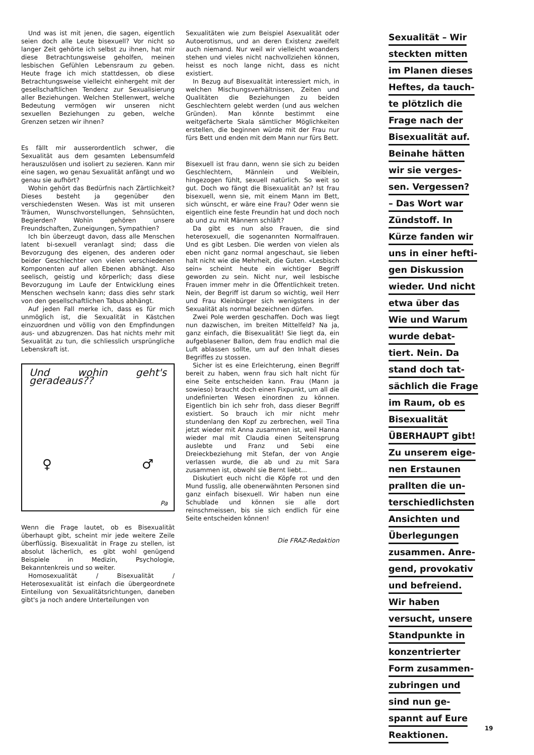Und was ist mit jenen, die sagen, eigentlich seien doch alle Leute bisexuell? Vor nicht so langer Zeit gehörte ich selbst zu ihnen, hat mir diese Betrachtungsweise geholfen, meinen lesbischen Gefühlen Lebensraum zu geben. Heute frage ich mich stattdessen, ob diese Betrachtungsweise vielleicht einhergeht mit der gesellschaftlichen Tendenz zur Sexualisierung aller Beziehungen. Welchen Stellenwert, welche Bedeutung vermögen wir unseren nicht sexuellen Beziehungen zu geben, welche Grenzen setzen wir ihnen?
Es fällt mir ausserordentlich schwer, die Sexualität aus dem gesamten Lebensumfeld herauszulösen und isoliert zu sezieren. Kann mir eine sagen, wo genau Sexualität anfängt und wo genau sie aufhört?
Wohin gehört das Bedürfnis nach Zärtlichkeit? Dieses besteht ja gegenüber den verschiedensten Wesen. Was ist mit unseren Träumen, Wunschvorstellungen, Sehnsüchten, Begierden? Wohin gehören unsere Freundschaften, Zuneigungen, Sympathien?
Ich bin überzeugt davon, dass alle Menschen latent bi-sexuell veranlagt sind; dass die Bevorzugung des eigenen, des anderen oder beider Geschlechter von vielen verschiedenen Komponenten auf allen Ebenen abhängt. Also seelisch, geistig und körperlich; dass diese Bevorzugung im Laufe der Entwicklung eines Menschen wechseln kann; dass dies sehr stark von den gesellschaftlichen Tabus abhängt.
Auf jeden Fall merke ich, dass es für mich unmöglich ist, die Sexualität in Kästchen einzuordnen und völlig von den Empfindungen aus- und abzugrenzen. Das hat nichts mehr mit Sexualität zu tun, die schliesslich ursprüngliche Lebenskraft ist.
Und wohin geht's geradeaus??
♀ ♂
Pa
Wenn die Frage lautet, ob es Bisexualität überhaupt gibt, scheint mir jede weitere Zeile überflüssig. Bisexualität in Frage zu stellen, ist absolut lächerlich, es gibt wohl genügend Beispiele in Medizin, Psychologie, Bekanntenkreis und so weiter.
Homosexualität / Bisexualität / Heterosexualität ist einfach die übergeordnete Einteilung von Sexualitätsrichtungen, daneben gibt's ja noch andere Unterteilungen von
Sexualitäten wie zum Beispiel Asexualität oder Autoerotismus, und an deren Existenz zweifelt auch niemand. Nur weil wir vielleicht woanders stehen und vieles nicht nachvollziehen können, heisst es noch lange nicht, dass es nicht existiert.
In Bezug auf Bisexualität interessiert mich, in welchen Mischungsverhältnissen, Zeiten und Qualitäten die Beziehungen zu beiden Geschlechtern gelebt werden (und aus welchen Gründen). Man könnte bestimmt eine weitgefächerte Skala sämtlicher Möglichkeiten erstellen, die beginnen würde mit der Frau nur fürs Bett und enden mit dem Mann nur fürs Bett.
Bisexuell ist frau dann, wenn sie sich zu beiden Geschlechtern, Männlein und Weiblein, hingezogen fühlt, sexuell natürlich. So weit so gut. Doch wo fängt die Bisexualität an? Ist frau bisexuell, wenn sie, mit einem Mann im Bett, sich wünscht, er wäre eine Frau? Oder wenn sie eigentlich eine feste Freundin hat und doch noch ab und zu mit Männern schläft?
Da gibt es nun also Frauen, die sind heterosexuell, die sogenannten Normalfrauen. Und es gibt Lesben. Die werden von vielen als eben nicht ganz normal angeschaut, sie lieben halt nicht wie die Mehrheit, die Guten. «Lesbisch sein» scheint heute ein wichtiger Begriff geworden zu sein. Nicht nur, weil lesbische Frauen immer mehr in die Öffentlichkeit treten. Nein, der Begriff ist darum so wichtig, weil Herr und Frau Kleinbürger sich wenigstens in der Sexualität als normal bezeichnen dürfen.
Zwei Pole werden geschaffen. Doch was liegt nun dazwischen, im breiten Mittelfeld? Na ja, ganz einfach, die Bisexualität! Sie liegt da, ein aufgeblasener Ballon, dem frau endlich mal die Luft ablassen sollte, um auf den Inhalt dieses Begriffes zu stossen.
Sicher ist es eine Erleichterung, einen Begriff bereit zu haben, wenn frau sich halt nicht für eine Seite entscheiden kann. Frau (Mann ja sowieso) braucht doch einen Fixpunkt, um all die undefinierten Wesen einordnen zu können. Eigentlich bin ich sehr froh, dass dieser Begriff existiert. So brauch ich mir nicht mehr stundenlang den Kopf zu zerbrechen, weil Tina jetzt wieder mit Anna zusammen ist, weil Hanna wieder mal mit Claudia einen Seitensprung auslebte und Franz und Sebi eine Dreieckbeziehung mit Stefan, der von Angie verlassen wurde, die ab und zu mit Sara zusammen ist, obwohl sie Bernt liebt...
Diskutiert euch nicht die Köpfe rot und den Mund fusslig, alle obenerwähnten Personen sind ganz einfach bisexuell. Wir haben nun eine Schublade und können sie alle dort reinschmeissen, bis sie sich endlich für eine Seite entscheiden können!
Die FRAZ-Redaktion
Sexualität – Wir steckten mitten im Planen dieses Heftes, da tauch- te plötzlich die Frage nach der Bisexualität auf. Beinahe hätten wir sie verges- sen. Vergessen? – Das Wort war Zündstoff. In Kürze fanden wir uns in einer hefti- gen Diskussion wieder. Und nicht etwa über das Wie und Warum wurde debat- tiert. Nein. Da stand doch tat- sächlich die Frage im Raum, ob es Bisexualität ÜBERHAUPT gibt! Zu unserem eige- nen Erstaunen prallten die un- terschiedlichsten Ansichten und Überlegungen zusammen. Anre- gend, provokativ und befreiend. Wir haben versucht, unsere Standpunkte in konzentrierter Form zusammen- zubringen und sind nun ge- spannt auf Eure Reaktionen.
19